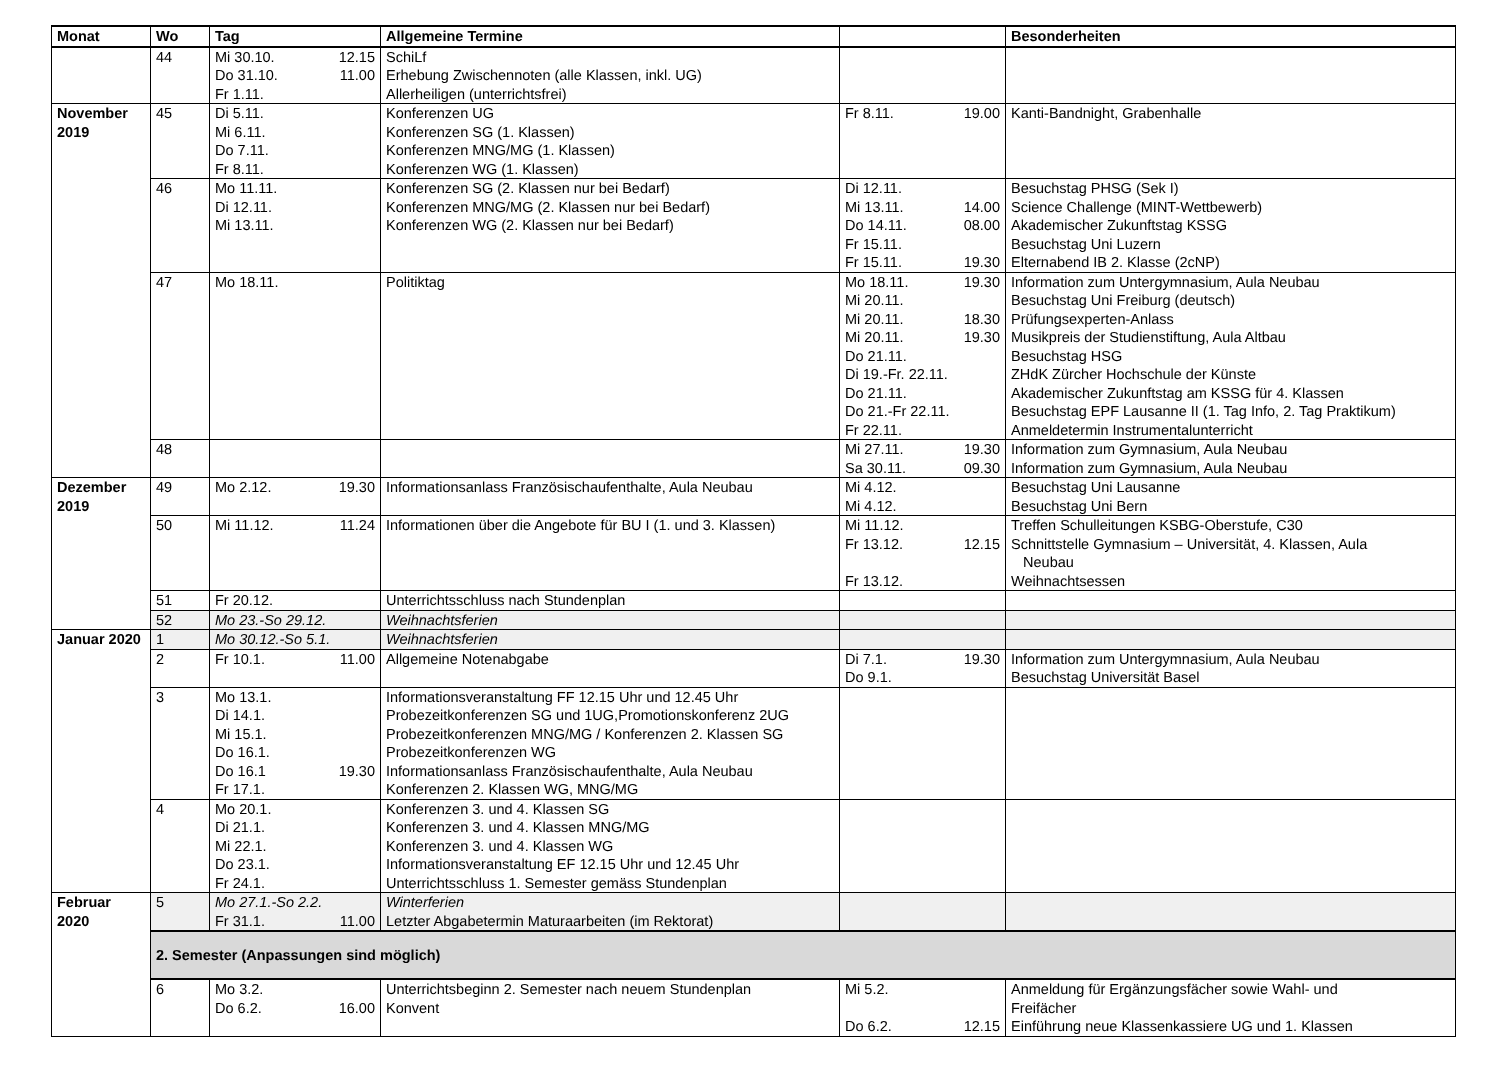| Monat | Wo | Tag | Allgemeine Termine | | Besonderheiten |
| --- | --- | --- | --- | --- | --- |
| | 44 | Mi 30.10. 12.15 Do 31.10. 11.00 Fr 1.11. | SchiLf Erhebung Zwischennoten (alle Klassen, inkl. UG) Allerheiligen (unterrichtsfrei) | | |
| November 2019 | 45 | Di 5.11. Mi 6.11. Do 7.11. Fr 8.11. | Konferenzen UG Konferenzen SG (1. Klassen) Konferenzen MNG/MG (1. Klassen) Konferenzen WG (1. Klassen) | Fr 8.11. 19.00 | Kanti-Bandnight, Grabenhalle |
| | 46 | Mo 11.11. Di 12.11. Mi 13.11. | Konferenzen SG (2. Klassen nur bei Bedarf) Konferenzen MNG/MG (2. Klassen nur bei Bedarf) Konferenzen WG (2. Klassen nur bei Bedarf) | Di 12.11. Mi 13.11. 14.00 Do 14.11. 08.00 Fr 15.11. Fr 15.11. 19.30 | Besuchstag PHSG (Sek I) Science Challenge (MINT-Wettbewerb) Akademischer Zukunftstag KSSG Besuchstag Uni Luzern Elternabend IB 2. Klasse (2cNP) |
| | 47 | Mo 18.11. | Politiktag | Mo 18.11. 19.30 Mi 20.11. Mi 20.11. 18.30 Mi 20.11. 19.30 Do 21.11. Di 19.-Fr. 22.11. Do 21.11. Do 21.-Fr 22.11. Fr 22.11. | Information zum Untergymnasium, Aula Neubau Besuchstag Uni Freiburg (deutsch) Prüfungsexperten-Anlass Musikpreis der Studienstiftung, Aula Altbau Besuchstag HSG ZHdK Zürcher Hochschule der Künste Akademischer Zukunftstag am KSSG für 4. Klassen Besuchstag EPF Lausanne II (1. Tag Info, 2. Tag Praktikum) Anmeldetermin Instrumentalunterricht |
| | 48 | | | Mi 27.11. 19.30 Sa 30.11. 09.30 | Information zum Gymnasium, Aula Neubau Information zum Gymnasium, Aula Neubau |
| Dezember 2019 | 49 | Mo 2.12. 19.30 | Informationsanlass Französischaufenthalte, Aula Neubau | Mi 4.12. Mi 4.12. | Besuchstag Uni Lausanne Besuchstag Uni Bern |
| | 50 | Mi 11.12. 11.24 | Informationen über die Angebote für BU I (1. und 3. Klassen) | Mi 11.12. Fr 13.12. 12.15 Fr 13.12. | Treffen Schulleitungen KSBG-Oberstufe, C30 Schnittstelle Gymnasium – Universität, 4. Klassen, Aula Neubau Weihnachtsessen |
| | 51 | Fr 20.12. | Unterrichtsschluss nach Stundenplan | | |
| | 52 | Mo 23.-So 29.12. | Weihnachtsferien | | |
| Januar 2020 | 1 | Mo 30.12.-So 5.1. | Weihnachtsferien | | |
| | 2 | Fr 10.1. 11.00 | Allgemeine Notenabgabe | Di 7.1. 19.30 Do 9.1. | Information zum Untergymnasium, Aula Neubau Besuchstag Universität Basel |
| | 3 | Mo 13.1. Di 14.1. Mi 15.1. Do 16.1. Do 16.1 19.30 Fr 17.1. | Informationsveranstaltung FF 12.15 Uhr und 12.45 Uhr Probezeitkonferenzen SG und 1UG,Promotionskonferenz 2UG Probezeitkonferenzen MNG/MG / Konferenzen 2. Klassen SG Probezeitkonferenzen WG Informationsanlass Französischaufenthalte, Aula Neubau Konferenzen 2. Klassen WG, MNG/MG | | |
| | 4 | Mo 20.1. Di 21.1. Mi 22.1. Do 23.1. Fr 24.1. | Konferenzen 3. und 4. Klassen SG Konferenzen 3. und 4. Klassen MNG/MG Konferenzen 3. und 4. Klassen WG Informationsveranstaltung EF 12.15 Uhr und 12.45 Uhr Unterrichtsschluss 1. Semester gemäss Stundenplan | | |
| Februar 2020 | 5 | Mo 27.1.-So 2.2. Fr 31.1. 11.00 | Winterferien Letzter Abgabetermin Maturaarbeiten (im Rektorat) | | |
| | 2. Semester (Anpassungen sind möglich) | | | | |
| | 6 | Mo 3.2. Do 6.2. 16.00 | Unterrichtsbeginn 2. Semester nach neuem Stundenplan Konvent | Mi 5.2. Do 6.2. 12.15 | Anmeldung für Ergänzungsfächer sowie Wahl- und Freifächer Einführung neue Klassenkassiere UG und 1. Klassen |